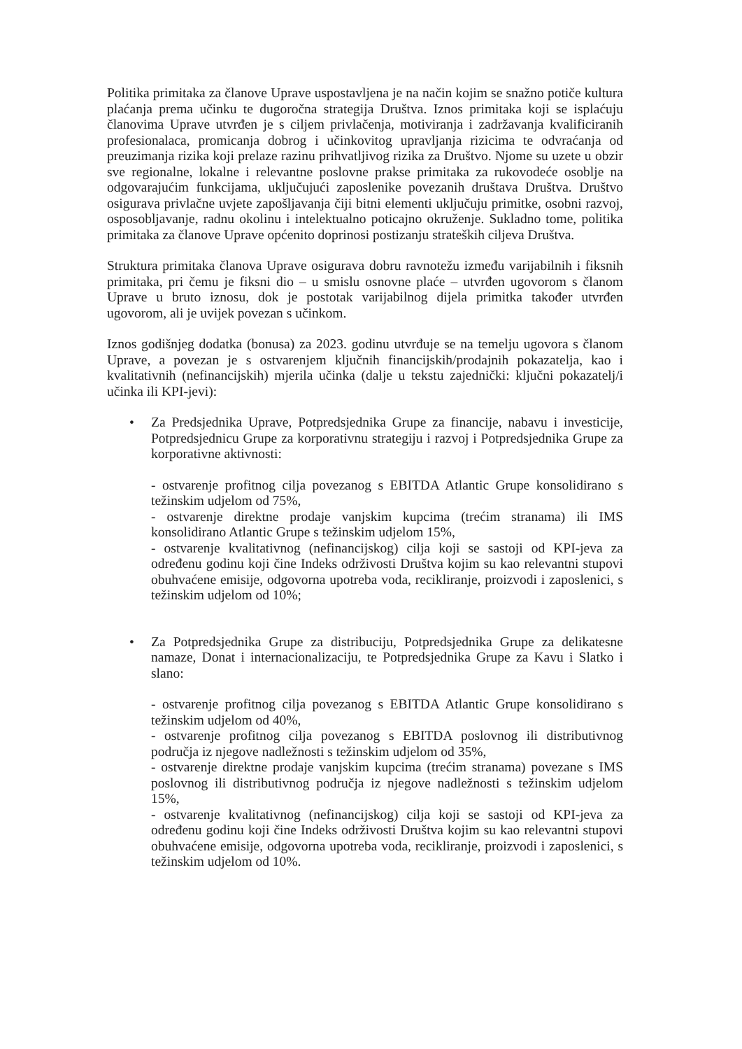Politika primitaka za članove Uprave uspostavljena je na način kojim se snažno potiče kultura plaćanja prema učinku te dugoročna strategija Društva. Iznos primitaka koji se isplaćuju članovima Uprave utvrđen je s ciljem privlačenja, motiviranja i zadržavanja kvalificiranih profesionalaca, promicanja dobrog i učinkovitog upravljanja rizicima te odvraćanja od preuzimanja rizika koji prelaze razinu prihvatljivog rizika za Društvo. Njome su uzete u obzir sve regionalne, lokalne i relevantne poslovne prakse primitaka za rukovodeće osoblje na odgovarajućim funkcijama, uključujući zaposlenike povezanih društava Društva. Društvo osigurava privlačne uvjete zapošljavanja čiji bitni elementi uključuju primitke, osobni razvoj, osposobljavanje, radnu okolinu i intelektualno poticajno okruženje. Sukladno tome, politika primitaka za članove Uprave općenito doprinosi postizanju strateških ciljeva Društva.
Struktura primitaka članova Uprave osigurava dobru ravnotežu između varijabilnih i fiksnih primitaka, pri čemu je fiksni dio – u smislu osnovne plaće – utvrđen ugovorom s članom Uprave u bruto iznosu, dok je postotak varijabilnog dijela primitka također utvrđen ugovorom, ali je uvijek povezan s učinkom.
Iznos godišnjeg dodatka (bonusa) za 2023. godinu utvrđuje se na temelju ugovora s članom Uprave, a povezan je s ostvarenjem ključnih financijskih/prodajnih pokazatelja, kao i kvalitativnih (nefinancijskih) mjerila učinka (dalje u tekstu zajednički: ključni pokazatelj/i učinka ili KPI-jevi):
• Za Predsjednika Uprave, Potpredsjednika Grupe za financije, nabavu i investicije, Potpredsjednicu Grupe za korporativnu strategiju i razvoj i Potpredsjednika Grupe za korporativne aktivnosti:
- ostvarenje profitnog cilja povezanog s EBITDA Atlantic Grupe konsolidirano s težinskim udjelom od 75%,
- ostvarenje direktne prodaje vanjskim kupcima (trećim stranama) ili IMS konsolidirano Atlantic Grupe s težinskim udjelom 15%,
- ostvarenje kvalitativnog (nefinancijskog) cilja koji se sastoji od KPI-jeva za određenu godinu koji čine Indeks održivosti Društva kojim su kao relevantni stupovi obuhvaćene emisije, odgovorna upotreba voda, recikliranje, proizvodi i zaposlenici, s težinskim udjelom od 10%;
• Za Potpredsjednika Grupe za distribuciju, Potpredsjednika Grupe za delikatesne namaze, Donat i internacionalizaciju, te Potpredsjednika Grupe za Kavu i Slatko i slano:
- ostvarenje profitnog cilja povezanog s EBITDA Atlantic Grupe konsolidirano s težinskim udjelom od 40%,
- ostvarenje profitnog cilja povezanog s EBITDA poslovnog ili distributivnog područja iz njegove nadležnosti s težinskim udjelom od 35%,
- ostvarenje direktne prodaje vanjskim kupcima (trećim stranama) povezane s IMS poslovnog ili distributivnog područja iz njegove nadležnosti s težinskim udjelom 15%,
- ostvarenje kvalitativnog (nefinancijskog) cilja koji se sastoji od KPI-jeva za određenu godinu koji čine Indeks održivosti Društva kojim su kao relevantni stupovi obuhvaćene emisije, odgovorna upotreba voda, recikliranje, proizvodi i zaposlenici, s težinskim udjelom od 10%.